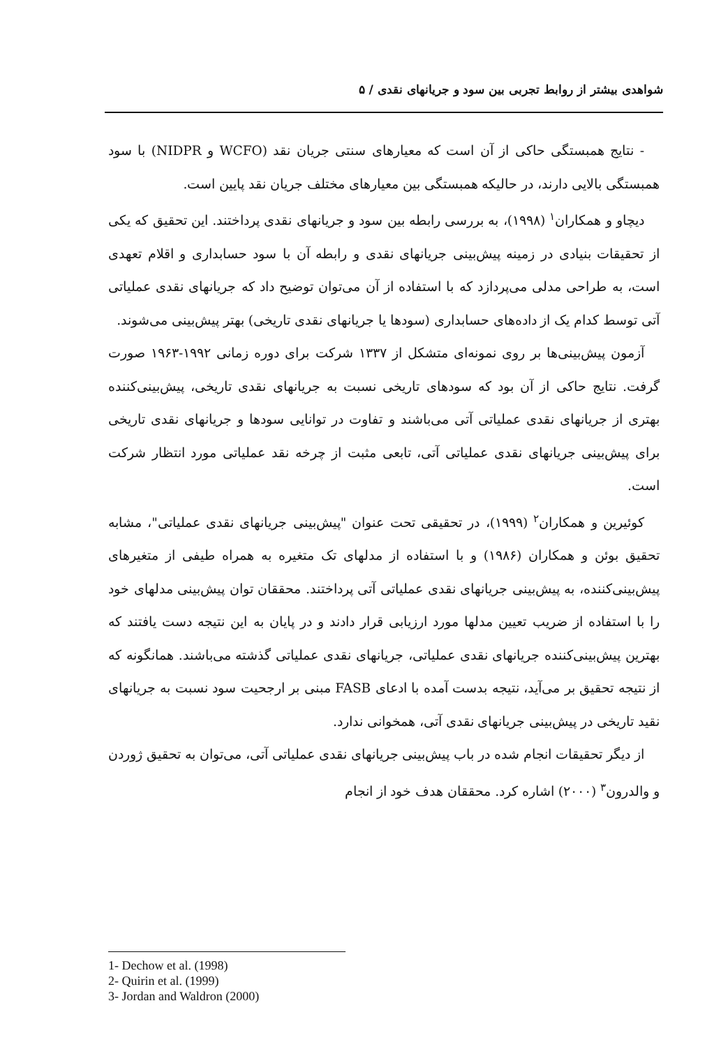شواهدی بیشتر از روابط تجربی بین سود و جریانهای نقدی / ۵
- نتایج همبستگی حاکی از آن است که معیارهای سنتی جریان نقد (WCFO و NIDPR) با سود همبستگی بالایی دارند، در حالیکه همبستگی بین معیارهای مختلف جریان نقد پایین است.
دیچاو و همکاران<sup>۱</sup> (۱۹۹۸)، به بررسی رابطه بین سود و جریانهای نقدی پرداختند. این تحقیق که یکی از تحقیقات بنیادی در زمینه پیش‌بینی جریانهای نقدی و رابطه آن با سود حسابداری و اقلام تعهدی است، به طراحی مدلی می‌پردازد که با استفاده از آن می‌توان توضیح داد که جریانهای نقدی عملیاتی آتی توسط کدام یک از داده‌های حسابداری (سودها یا جریانهای نقدی تاریخی) بهتر پیش‌بینی می‌شوند.
آزمون پیش‌بینی‌ها بر روی نمونه‌ای متشکل از ۱۳۳۷ شرکت برای دوره زمانی ۱۹۹۲-۱۹۶۳ صورت گرفت. نتایج حاکی از آن بود که سودهای تاریخی نسبت به جریانهای نقدی تاریخی، پیش‌بینی‌کننده بهتری از جریانهای نقدی عملیاتی آتی می‌باشند و تفاوت در توانایی سودها و جریانهای نقدی تاریخی برای پیش‌بینی جریانهای نقدی عملیاتی آتی، تابعی مثبت از چرخه نقد عملیاتی مورد انتظار شرکت است.
کوئیرین و همکاران<sup>۲</sup> (۱۹۹۹)، در تحقیقی تحت عنوان "پیش‌بینی جریانهای نقدی عملیاتی"، مشابه تحقیق بوئن و همکاران (۱۹۸۶) و با استفاده از مدلهای تک متغیره به همراه طیفی از متغیرهای پیش‌بینی‌کننده، به پیش‌بینی جریانهای نقدی عملیاتی آتی پرداختند. محققان توان پیش‌بینی مدلهای خود را با استفاده از ضریب تعیین مدلها مورد ارزیابی قرار دادند و در پایان به این نتیجه دست یافتند که بهترین پیش‌بینی‌کننده جریانهای نقدی عملیاتی، جریانهای نقدی عملیاتی گذشته می‌باشند. همانگونه که از نتیجه تحقیق بر می‌آید، نتیجه بدست آمده با ادعای FASB مبنی بر ارجحیت سود نسبت به جریانهای نقید تاریخی در پیش‌بینی جریانهای نقدی آتی، همخوانی ندارد.
از دیگر تحقیقات انجام شده در باب پیش‌بینی جریانهای نقدی عملیاتی آتی، می‌توان به تحقیق ژوردن و والدرون<sup>۳</sup> (۲۰۰۰) اشاره کرد. محققان هدف خود از انجام
1- Dechow et al. (1998)
2- Quirin et al. (1999)
3- Jordan and Waldron (2000)